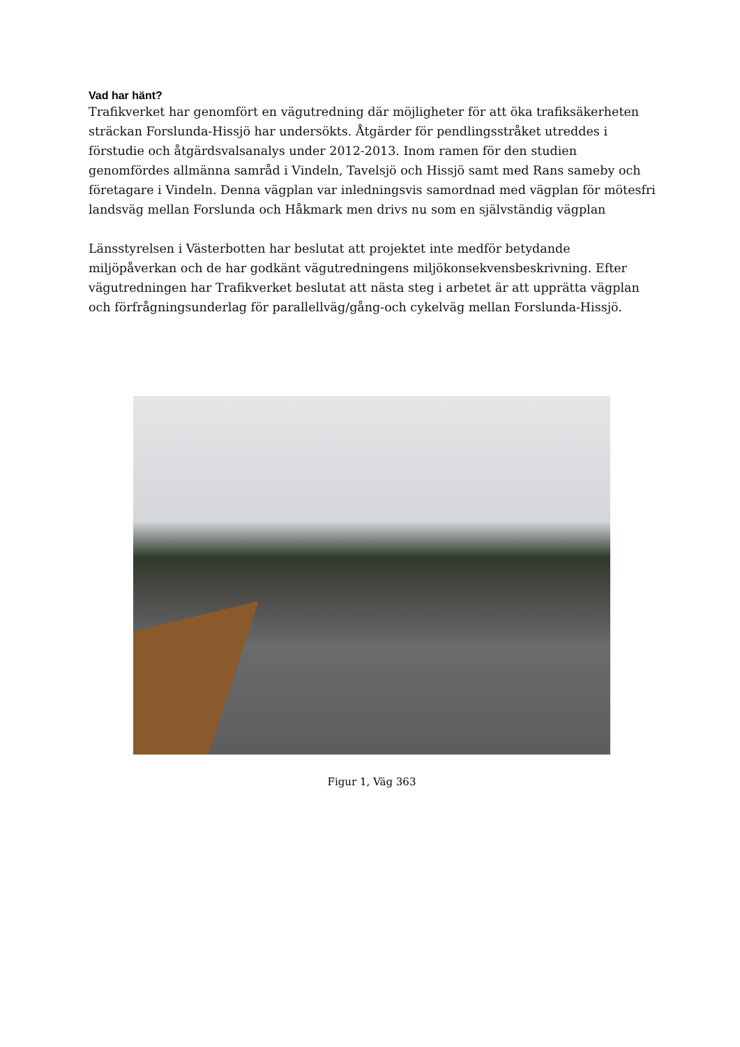Vad har hänt?
Trafikverket har genomfört en vägutredning där möjligheter för att öka trafiksäkerheten sträckan Forslunda-Hissjö har undersökts. Åtgärder för pendlingsstråket utreddes i förstudie och åtgärdsvalsanalys under 2012-2013. Inom ramen för den studien genomfördes allmänna samråd i Vindeln, Tavelsjö och Hissjö samt med Rans sameby och företagare i Vindeln. Denna vägplan var inledningsvis samordnad med vägplan för mötesfri landsväg mellan Forslunda och Håkmark men drivs nu som en självständig vägplan
Länsstyrelsen i Västerbotten har beslutat att projektet inte medför betydande miljöpåverkan och de har godkänt vägutredningens miljökonsekvensbeskrivning. Efter vägutredningen har Trafikverket beslutat att nästa steg i arbetet är att upprätta vägplan och förfrågningsunderlag för parallellväg/gång-och cykelväg mellan Forslunda-Hissjö.
Figur 1, Väg 363